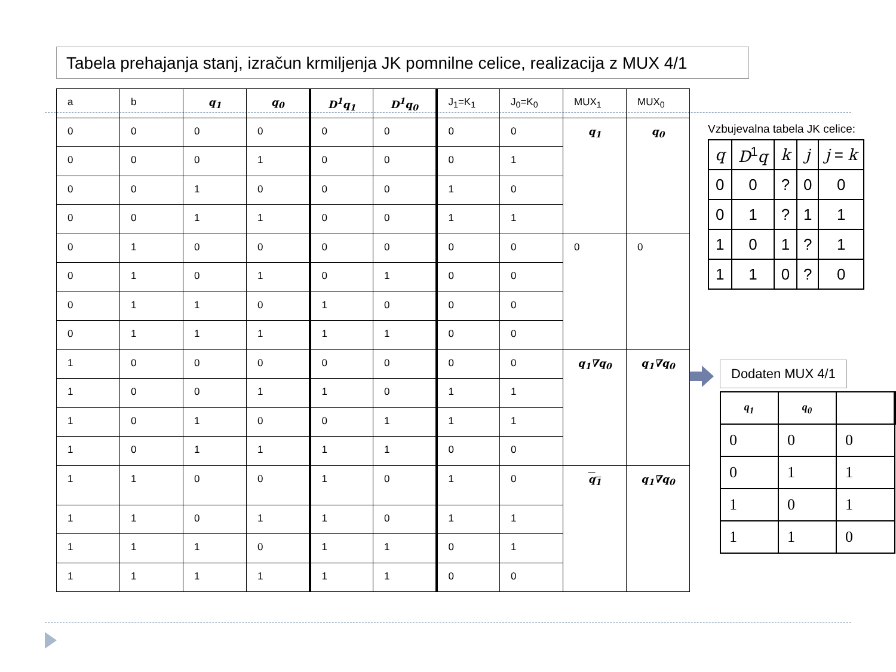Tabela prehajanja stanj, izračun krmiljenja JK pomnilne celice, realizacija z MUX 4/1
| a | b | q<sub>1</sub> | q<sub>0</sub> | D<sup>1</sup>q<sub>1</sub> | D<sup>1</sup>q<sub>0</sub> | J<sub>1</sub>=K<sub>1</sub> | J<sub>0</sub>=K<sub>0</sub> | MUX<sub>1</sub> | MUX<sub>0</sub> |
| 0 | 0 | 0 | 0 | 0 | 0 | 0 | 0 | q<sub>1</sub> | q<sub>0</sub> |
| 0 | 0 | 0 | 1 | 0 | 0 | 0 | 1 | | |
| 0 | 0 | 1 | 0 | 0 | 0 | 1 | 0 | | |
| 0 | 0 | 1 | 1 | 0 | 0 | 1 | 1 | | |
| 0 | 1 | 0 | 0 | 0 | 0 | 0 | 0 | 0 | 0 |
| 0 | 1 | 0 | 1 | 0 | 1 | 0 | 0 | | |
| 0 | 1 | 1 | 0 | 1 | 0 | 0 | 0 | | |
| 0 | 1 | 1 | 1 | 1 | 1 | 0 | 0 | | |
| 1 | 0 | 0 | 0 | 0 | 0 | 0 | 0 | q<sub>1</sub>∇q<sub>0</sub> | q<sub>1</sub>∇q<sub>0</sub> |
| 1 | 0 | 0 | 1 | 1 | 0 | 1 | 1 | | |
| 1 | 0 | 1 | 0 | 0 | 1 | 1 | 1 | | |
| 1 | 0 | 1 | 1 | 1 | 1 | 0 | 0 | | |
| 1 | 1 | 0 | 0 | 1 | 0 | 1 | 0 | q<sub>1</sub> | q<sub>1</sub>∇q<sub>0</sub> |
| 1 | 1 | 0 | 1 | 1 | 0 | 1 | 1 | | |
| 1 | 1 | 1 | 0 | 1 | 1 | 0 | 1 | | |
| 1 | 1 | 1 | 1 | 1 | 1 | 0 | 0 | | |
Vzbujevalna tabela JK celice:
| q | D<sup>1</sup> q | k | j | j = k |
| 0 | 0 | ? | 0 | 0 |
| 0 | 1 | ? | 1 | 1 |
| 1 | 0 | 1 | ? | 1 |
| 1 | 1 | 0 | ? | 0 |
Dodaten MUX 4/1
| q<sub>1</sub> | q<sub>0</sub> | |
| 0 | 0 | 0 |
| 0 | 1 | 1 |
| 1 | 0 | 1 |
| 1 | 1 | 0 |